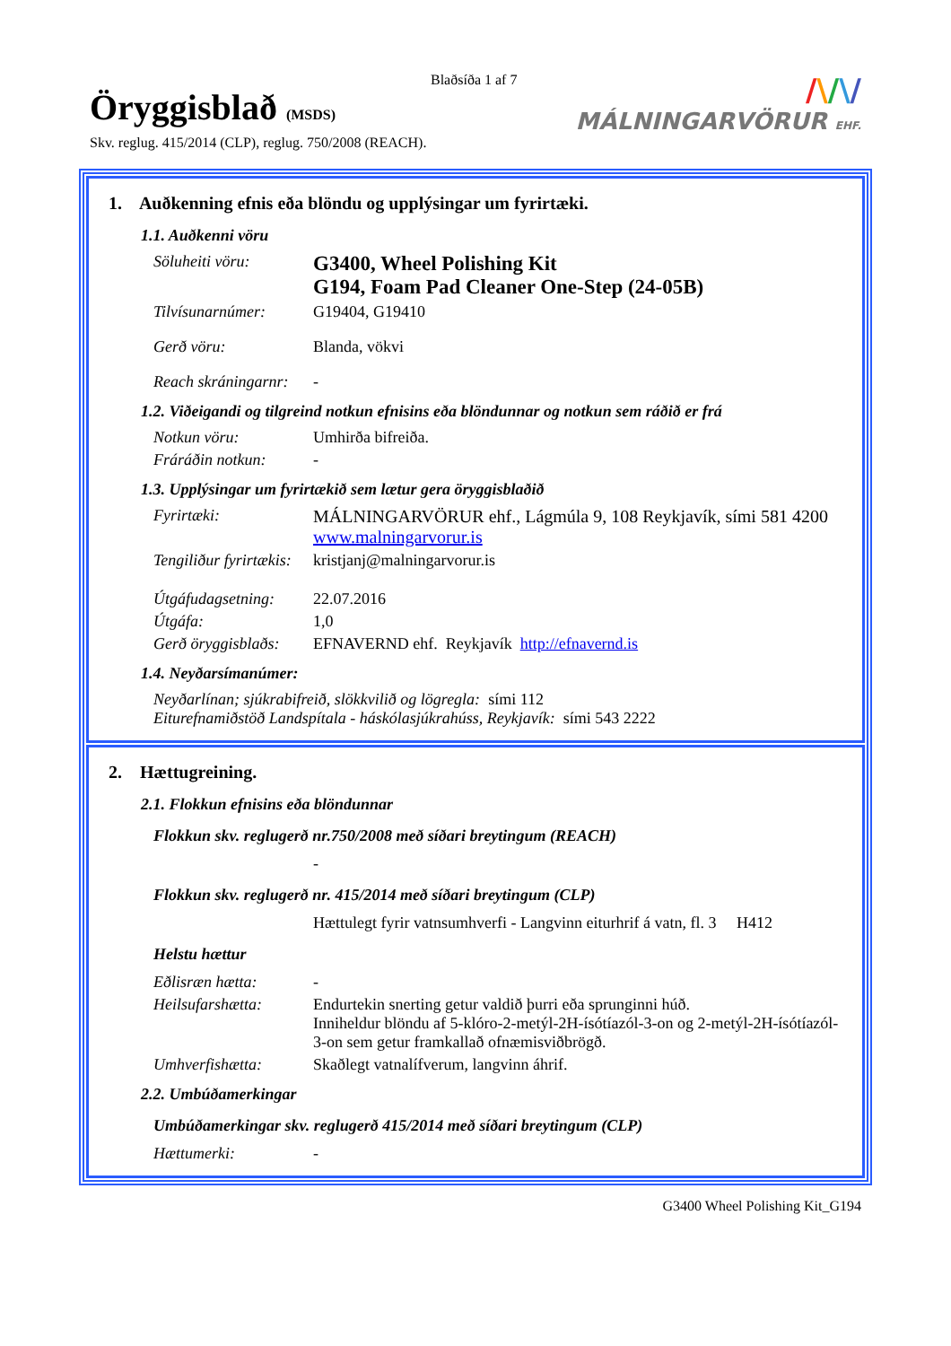Blaðsíða 1 af 7
Öryggisblað (MSDS)
Skv. reglug. 415/2014 (CLP), reglug. 750/2008 (REACH).
/\/\/
MÁLNINGARVÖRUR EHF.
1. Auðkenning efnis eða blöndu og upplýsingar um fyrirtæki.
1.1. Auðkenni vöru
Söluheiti vöru:
G3400, Wheel Polishing Kit
G194, Foam Pad Cleaner One-Step (24-05B)
Tilvísunarnúmer: G19404, G19410
Gerð vöru: Blanda, vökvi
Reach skráningarnr:
-
1.2. Viðeigandi og tilgreind notkun efnisins eða blöndunnar og notkun sem ráðið er frá
Notkun vöru: Umhirða bifreiða.
Fráráðin notkun: -
1.3. Upplýsingar um fyrirtækið sem lætur gera öryggisblaðið
Fyrirtæki: MÁLNINGARVÖRUR ehf., Lágmúla 9, 108 Reykjavík, sími 581 4200
www.malningarvorur.is
Tengiliður fyrirtækis:
kristjanj@malningarvorur.is
Útgáfudagsetning:
22.07.2016
Útgáfa: 1,0
Gerð öryggisblaðs:
EFNAVERND ehf. Reykjavík http://efnavernd.is
1.4. Neyðarsímanúmer:
Neyðarlínan; sjúkrabifreið, slökkvilið og lögregla: sími 112
Eiturefnamiðstöð Landspítala - háskólasjúkrahúss, Reykjavík: sími 543 2222
2. Hættugreining.
2.1. Flokkun efnisins eða blöndunnar
Flokkun skv. reglugerð nr.750/2008 með síðari breytingum (REACH)
-
Flokkun skv. reglugerð nr. 415/2014 með síðari breytingum (CLP)
Hættulegt fyrir vatnsumhverfi - Langvinn eiturhrif á vatn, fl. 3 H412
Helstu hættur
Eðlisræn hætta: -
Heilsufarshætta: Endurtekin snerting getur valdið þurri eða sprunginni húð.
Inniheldur blöndu af 5-klóro-2-metýl-2H-ísótíazól-3-on og 2-metýl-2H-ísótíazól-3-on sem getur framkallað ofnæmisviðbrögð.
Umhverfishætta: Skaðlegt vatnalífverum, langvinn áhrif.
2.2. Umbúðamerkingar
Umbúðamerkingar skv. reglugerð 415/2014 með síðari breytingum (CLP)
Hættumerki: -
G3400 Wheel Polishing Kit_G194